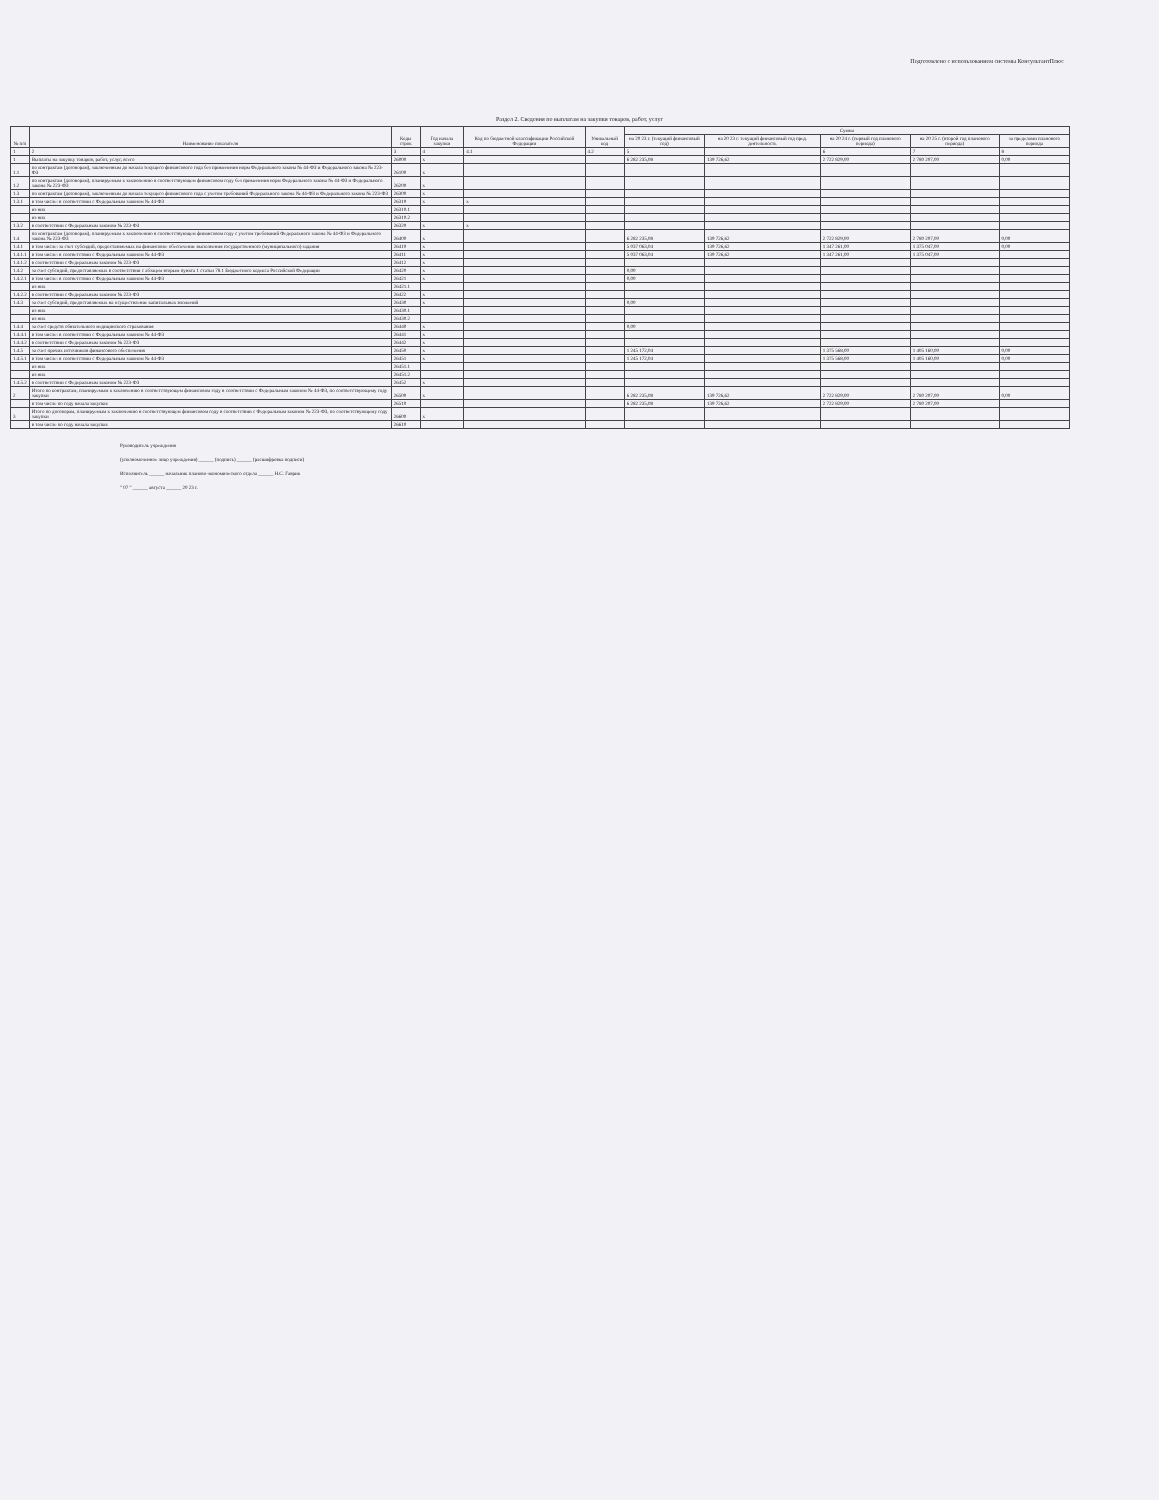Подготовлено с использованием системы КонсультантПлюс
Раздел 2. Сведения по выплатам на закупки товаров, работ, услуг
| № п/п | Наименование показателя | Коды строк | Год начала закупки | Код по бюджетной классификации Российской Федерации | Уникальный код | Сумма | | | | |
| --- | --- | --- | --- | --- | --- | --- | --- | --- | --- | --- |
| | | | | | | на 20 23 г. (текущий финансовый год) | на 20 23 г. текущий финансовый год пред. деятельность | на 20 24 г. (первый год планового периода) | на 20 25 г. (второй год планового периода) | за пределами планового периода |
| 1 | 2 | 3 | 4 | 4.1 | 4.2 | 5 | | 6 | 7 | 8 |
| 1 | Выплаты на закупку товаров, работ, услуг, всего | 26000 | x | | | 6 282 235,08 | 139 726,62 | 2 722 829,00 | 2 780 207,00 | 0,00 |
| 1.1 | по контрактам (договорам), заключенным до начала текущего финансового года без применения норм Федерального закона № 44-ФЗ и Федерального закона № 223-ФЗ | 26100 | x | | | | | | | |
| 1.2 | по контрактам (договорам), планируемым к заключению в соответствующем финансовом году без применения норм Федерального закона № 44-ФЗ и Федерального закона № 223-ФЗ | 26200 | x | | | | | | | |
| 1.3 | по контрактам (договорам), заключенным до начала текущего финансового года с учетом требований Федерального закона № 44-ФЗ и Федерального закона № 223-ФЗ | 26300 | x | | | | | | | |
| 1.3.1 | в том числе: в соответствии с Федеральным законом № 44-ФЗ | 26310 | x | x | | | | | | |
| | из них | 26310.1 | | | | | | | | |
| | из них | 26310.2 | | | | | | | | |
| 1.3.2 | в соответствии с Федеральным законом № 223-ФЗ | 26320 | x | x | | | | | | |
| 1.4 | по контрактам (договорам), планируемым к заключению в соответствующем финансовом году с учетом требований Федерального закона № 44-ФЗ и Федерального закона № 223-ФЗ | 26400 | x | | | 6 282 235,08 | 139 726,62 | 2 722 829,00 | 2 780 207,00 | 0,00 |
| 1.4.1 | в том числе: за счет субсидий, предоставляемых на финансовое обеспечение выполнения государственного (муниципального) задания | 26410 | x | | | 5 037 063,04 | 139 726,62 | 1 347 261,00 | 1 375 047,00 | 0,00 |
| 1.4.1.1 | в том числе: в соответствии с Федеральным законом № 44-ФЗ | 26411 | x | | | 5 037 063,04 | 139 726,62 | 1 347 261,00 | 1 375 047,00 | |
| 1.4.1.2 | в соответствии с Федеральным законом № 223-ФЗ | 26412 | x | | | | | | | |
| 1.4.2 | за счет субсидий, предоставляемых в соответствии с абзацем вторым пункта 1 статьи 78.1 Бюджетного кодекса Российской Федерации | 26420 | x | | | 0,00 | | | | |
| 1.4.2.1 | в том числе: в соответствии с Федеральным законом № 44-ФЗ | 26421 | x | | | 0,00 | | | | |
| | из них | 26421.1 | | | | | | | | |
| 1.4.2.2 | в соответствии с Федеральным законом № 223-ФЗ | 26422 | x | | | | | | | |
| 1.4.3 | за счет субсидий, предоставляемых на осуществление капитальных вложений | 26430 | x | | | 0,00 | | | | |
| | из них | 26430.1 | | | | | | | | |
| | из них | 26430.2 | | | | | | | | |
| 1.4.4 | за счет средств обязательного медицинского страхования | 26440 | x | | | 0,00 | | | | |
| 1.4.4.1 | в том числе: в соответствии с Федеральным законом № 44-ФЗ | 26441 | x | | | | | | | |
| 1.4.4.2 | в соответствии с Федеральным законом № 223-ФЗ | 26442 | x | | | | | | | |
| 1.4.5 | за счет прочих источников финансового обеспечения | 26450 | x | | | 1 245 172,04 | | 1 375 568,00 | 1 405 160,00 | 0,00 |
| 1.4.5.1 | в том числе: в соответствии с Федеральным законом № 44-ФЗ | 26451 | x | | | 1 245 172,04 | | 1 375 568,00 | 1 405 160,00 | 0,00 |
| | из них | 26451.1 | | | | | | | | |
| | из них | 26451.2 | | | | | | | | |
| 1.4.5.2 | в соответствии с Федеральным законом № 223-ФЗ | 26452 | x | | | | | | | |
| 2 | Итого по контрактам, планируемым к заключению в соответствующем финансовом году в соответствии с Федеральным законом № 44-ФЗ, по соответствующему году закупки | 26500 | x | | | 6 282 235,08 | 139 726,62 | 2 722 829,00 | 2 780 207,00 | 0,00 |
| | в том числе по году начала закупки: | 26510 | | | | 6 282 235,08 | 139 726,62 | 2 722 829,00 | 2 780 207,00 | |
| 3 | Итого по договорам, планируемым к заключению в соответствующем финансовом году в соответствии с Федеральным законом № 223-ФЗ, по соответствующему году закупки | 26600 | x | | | | | | | |
| | в том числе по году начала закупки: | 26610 | | | | | | | | |
Руководитель учреждения
(уполномоченное лицо учреждения) ______ (подпись) ______ (расшифровка подписи)
Исполнитель ______ начальник планово-экономического отдела ______ Н.С. Гаврик
" 07 " ______ августа ______ 20 23 г.